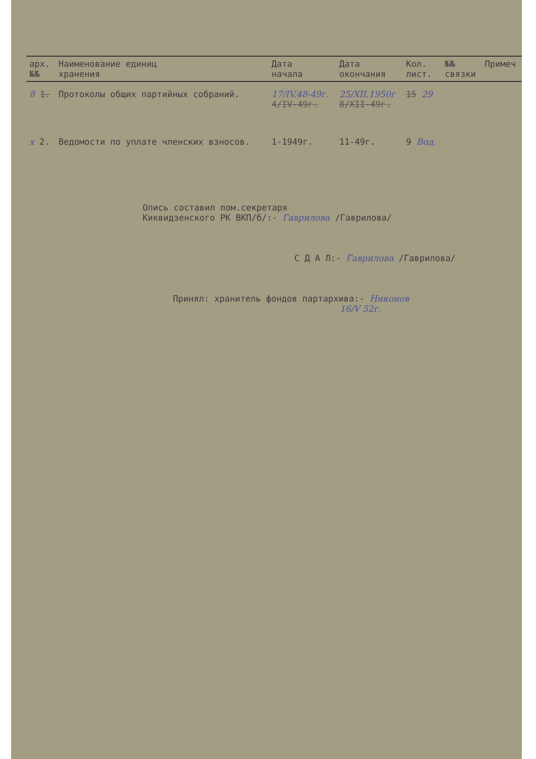| арх. №№ | Наименование единиц хранения | Дата начала | Дата окончания | Кол. лист. | №№ связки | Примеч |
| --- | --- | --- | --- | --- | --- | --- |
| 8 1. | Протоколы общих партийных собраний. | 17/IV.48-49г. 4/IV-49г. | 25/XII.1950г 8/XII-49г. | 15 29 | | |
| x 2. | Ведомости по уплате членских взносов. | 1-1949г. | 11-49г. | 9 Вод. | | |
Опись составил пом.секретаря
Киквидзенского РК ВКП/б/:- Гаврилова /Гаврилова/
С Д А Л:- Гаврилова /Гаврилова/
Принял: хранитель фондов партархива:- Никонов
16/V 52г.